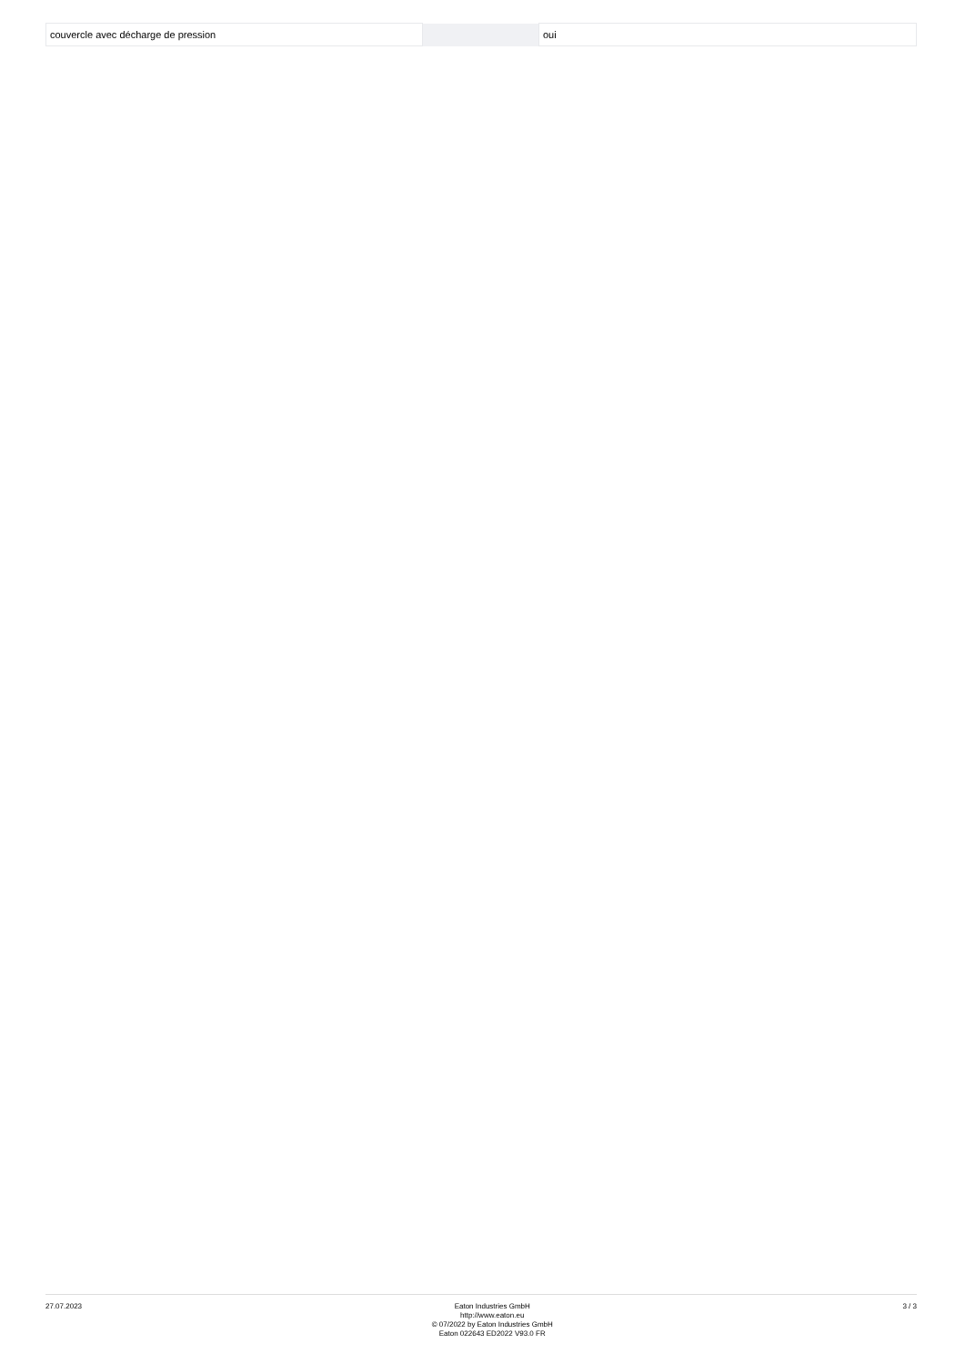| couvercle avec décharge de pression | | | oui |
27.07.2023 Eaton Industries GmbH
http://www.eaton.eu
© 07/2022 by Eaton Industries GmbH
Eaton 022643 ED2022 V93.0 FR
3 / 3